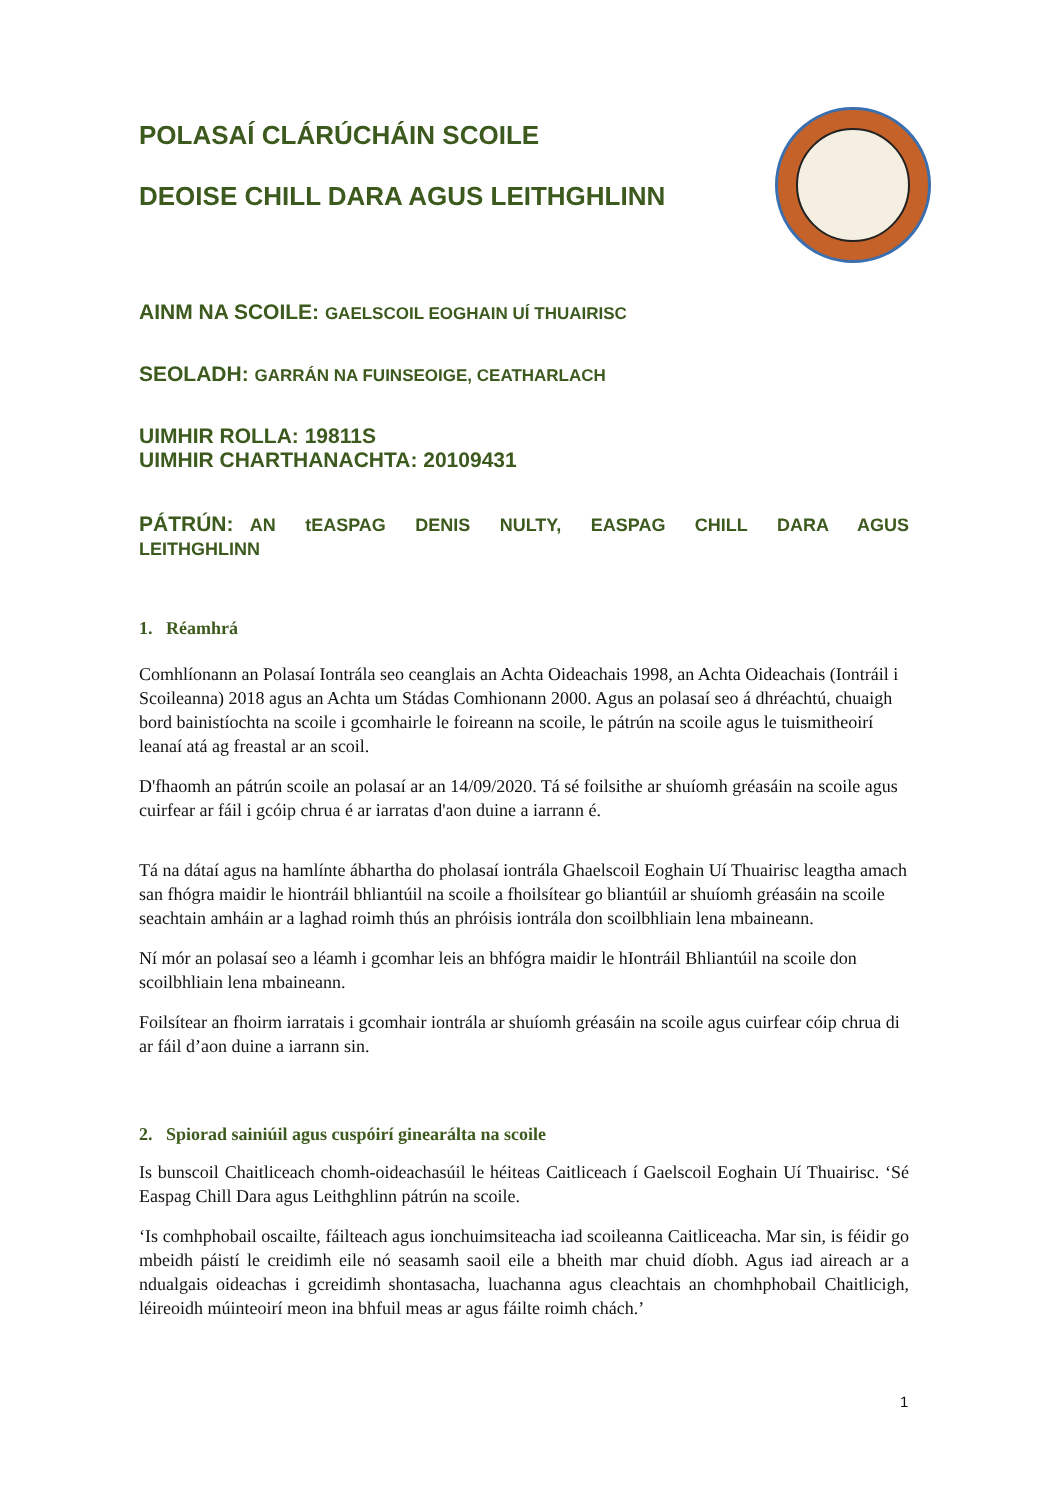POLASAÍ CLÁRÚCHÁIN SCOILE
DEOISE CHILL DARA AGUS LEITHGHLINN
AINM NA SCOILE: GAELSCOIL EOGHAIN UÍ THUAIRISC
SEOLADH: GARRÁN NA FUINSEOIGE, CEATHARLACH
UIMHIR ROLLA: 19811S
UIMHIR CHARTHANACHTA: 20109431
PÁTRÚN: AN tEASPAG DENIS NULTY, EASPAG CHILL DARA AGUS LEITHGHLINN
1. Réamhrá
Comhlíonann an Polasaí Iontrála seo ceanglais an Achta Oideachais 1998, an Achta Oideachais (Iontráil i Scoileanna) 2018 agus an Achta um Stádas Comhionann 2000. Agus an polasaí seo á dhréachtú, chuaigh bord bainistíochta na scoile i gcomhairle le foireann na scoile, le pátrún na scoile agus le tuismitheoirí leanaí atá ag freastal ar an scoil.
D'fhaomh an pátrún scoile an polasaí ar an 14/09/2020. Tá sé foilsithe ar shuíomh gréasáin na scoile agus cuirfear ar fáil i gcóip chrua é ar iarratas d'aon duine a iarrann é.
Tá na dátaí agus na hamlínte ábhartha do pholasaí iontrála Ghaelscoil Eoghain Uí Thuairisc leagtha amach san fhógra maidir le hiontráil bhliantúil na scoile a fhoilsítear go bliantúil ar shuíomh gréasáin na scoile seachtain amháin ar a laghad roimh thús an phróisis iontrála don scoilbhliain lena mbaineann.
Ní mór an polasaí seo a léamh i gcomhar leis an bhfógra maidir le hIontráil Bhliantúil na scoile don scoilbhliain lena mbaineann.
Foilsítear an fhoirm iarratais i gcomhair iontrála ar shuíomh gréasáin na scoile agus cuirfear cóip chrua di ar fáil d’aon duine a iarrann sin.
2. Spiorad sainiúil agus cuspóirí ginearálta na scoile
Is bunscoil Chaitliceach chomh-oideachasúil le héiteas Caitliceach í Gaelscoil Eoghain Uí Thuairisc. ‘Sé Easpag Chill Dara agus Leithghlinn pátrún na scoile.
‘Is comhphobail oscailte, fáilteach agus ionchuimsiteacha iad scoileanna Caitliceacha. Mar sin, is féidir go mbeidh páistí le creidimh eile nó seasamh saoil eile a bheith mar chuid díobh. Agus iad aireach ar a ndualgais oideachas i gcreidimh shontasacha, luachanna agus cleachtais an chomhphobail Chaitlicigh, léireoidh múinteoirí meon ina bhfuil meas ar agus fáilte roimh chách.’
1